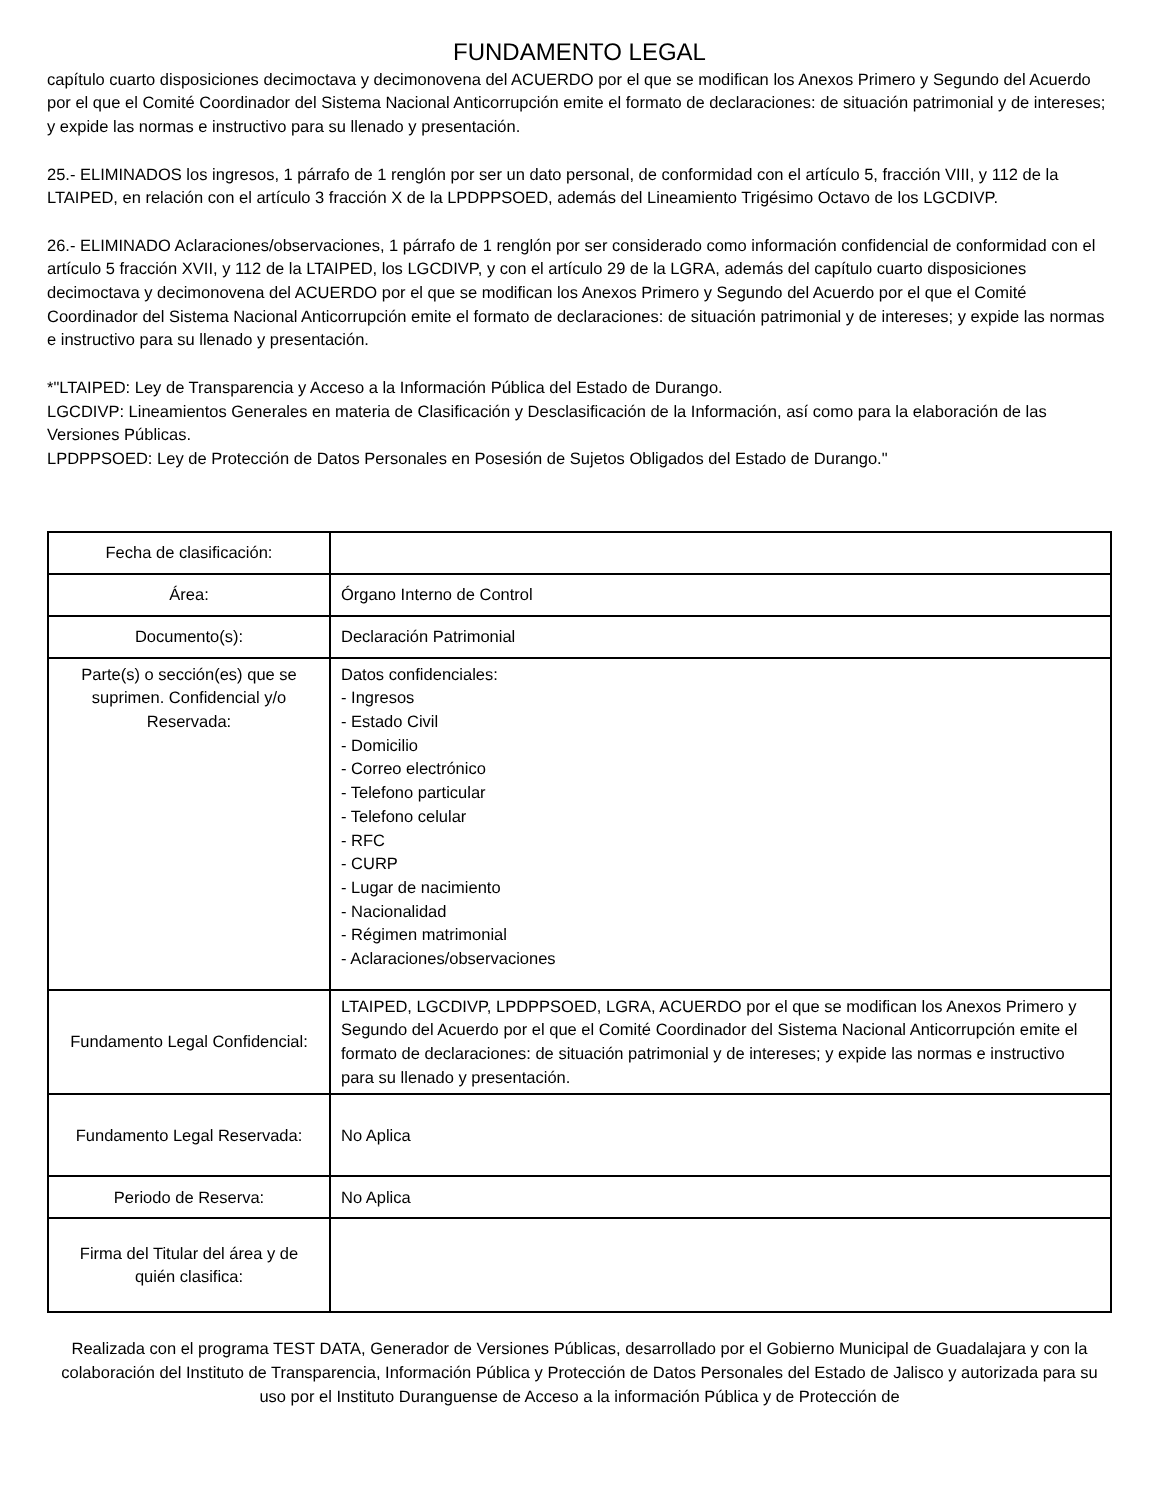FUNDAMENTO LEGAL
capítulo cuarto disposiciones decimoctava y decimonovena del ACUERDO por el que se modifican los Anexos Primero y Segundo del Acuerdo por el que el Comité Coordinador del Sistema Nacional Anticorrupción emite el formato de declaraciones: de situación patrimonial y de intereses; y expide las normas e instructivo para su llenado y presentación.
25.- ELIMINADOS los ingresos, 1 párrafo de 1 renglón por ser un dato personal, de conformidad con el artículo 5, fracción VIII, y 112 de la LTAIPED, en relación con el artículo 3 fracción X de la LPDPPSOED, además del Lineamiento Trigésimo Octavo de los LGCDIVP.
26.- ELIMINADO Aclaraciones/observaciones, 1 párrafo de 1 renglón por ser considerado como información confidencial de conformidad con el artículo 5 fracción XVII, y 112 de la LTAIPED, los LGCDIVP, y con el artículo 29 de la LGRA, además del capítulo cuarto disposiciones decimoctava y decimonovena del ACUERDO por el que se modifican los Anexos Primero y Segundo del Acuerdo por el que el Comité Coordinador del Sistema Nacional Anticorrupción emite el formato de declaraciones: de situación patrimonial y de intereses; y expide las normas e instructivo para su llenado y presentación.
*"LTAIPED: Ley de Transparencia y Acceso a la Información Pública del Estado de Durango.
LGCDIVP: Lineamientos Generales en materia de Clasificación y Desclasificación de la Información, así como para la elaboración de las Versiones Públicas.
LPDPPSOED: Ley de Protección de Datos Personales en Posesión de Sujetos Obligados del Estado de Durango."
| Fecha de clasificación: | |
| Área: | Órgano Interno de Control |
| Documento(s): | Declaración Patrimonial |
| Parte(s) o sección(es) que se suprimen. Confidencial y/o Reservada: | Datos confidenciales: - Ingresos - Estado Civil - Domicilio - Correo electrónico - Telefono particular - Telefono celular - RFC - CURP - Lugar de nacimiento - Nacionalidad - Régimen matrimonial - Aclaraciones/observaciones |
| Fundamento Legal Confidencial: | LTAIPED, LGCDIVP, LPDPPSOED, LGRA, ACUERDO por el que se modifican los Anexos Primero y Segundo del Acuerdo por el que el Comité Coordinador del Sistema Nacional Anticorrupción emite el formato de declaraciones: de situación patrimonial y de intereses; y expide las normas e instructivo para su llenado y presentación. |
| Fundamento Legal Reservada: | No Aplica |
| Periodo de Reserva: | No Aplica |
| Firma del Titular del área y de quién clasifica: | |
Realizada con el programa TEST DATA, Generador de Versiones Públicas, desarrollado por el Gobierno Municipal de Guadalajara y con la colaboración del Instituto de Transparencia, Información Pública y Protección de Datos Personales del Estado de Jalisco y autorizada para su uso por el Instituto Duranguense de Acceso a la información Pública y de Protección de